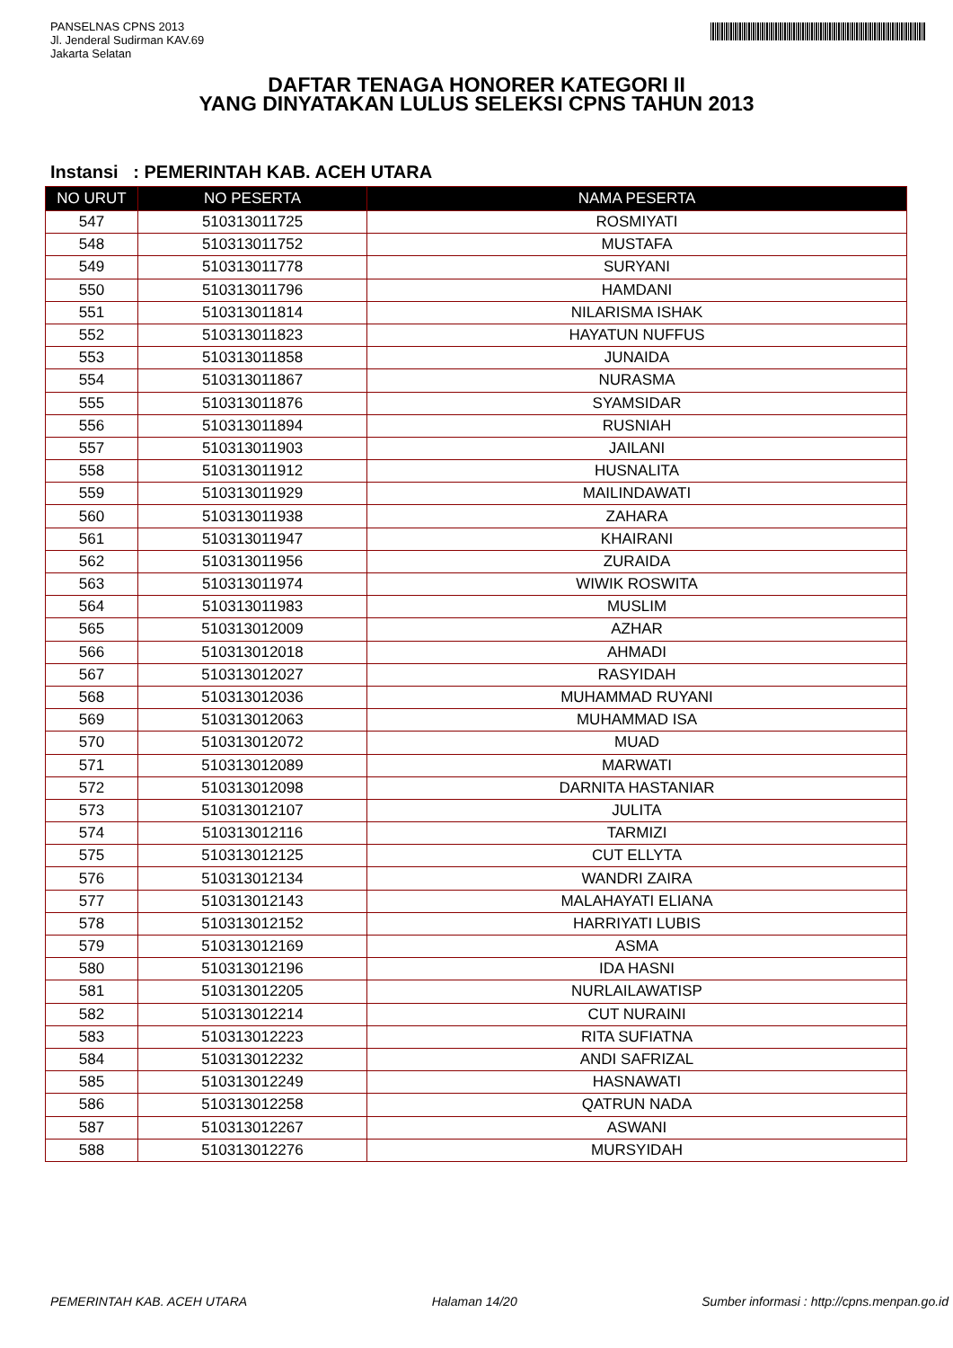PANSELNAS CPNS 2013
Jl. Jenderal Sudirman KAV.69
Jakarta Selatan
DAFTAR TENAGA HONORER KATEGORI II
YANG DINYATAKAN LULUS SELEKSI CPNS TAHUN 2013
Instansi : PEMERINTAH KAB. ACEH UTARA
| NO URUT | NO PESERTA | NAMA PESERTA |
| --- | --- | --- |
| 547 | 510313011725 | ROSMIYATI |
| 548 | 510313011752 | MUSTAFA |
| 549 | 510313011778 | SURYANI |
| 550 | 510313011796 | HAMDANI |
| 551 | 510313011814 | NILARISMA ISHAK |
| 552 | 510313011823 | HAYATUN NUFFUS |
| 553 | 510313011858 | JUNAIDA |
| 554 | 510313011867 | NURASMA |
| 555 | 510313011876 | SYAMSIDAR |
| 556 | 510313011894 | RUSNIAH |
| 557 | 510313011903 | JAILANI |
| 558 | 510313011912 | HUSNALITA |
| 559 | 510313011929 | MAILINDAWATI |
| 560 | 510313011938 | ZAHARA |
| 561 | 510313011947 | KHAIRANI |
| 562 | 510313011956 | ZURAIDA |
| 563 | 510313011974 | WIWIK ROSWITA |
| 564 | 510313011983 | MUSLIM |
| 565 | 510313012009 | AZHAR |
| 566 | 510313012018 | AHMADI |
| 567 | 510313012027 | RASYIDAH |
| 568 | 510313012036 | MUHAMMAD RUYANI |
| 569 | 510313012063 | MUHAMMAD ISA |
| 570 | 510313012072 | MUAD |
| 571 | 510313012089 | MARWATI |
| 572 | 510313012098 | DARNITA HASTANIAR |
| 573 | 510313012107 | JULITA |
| 574 | 510313012116 | TARMIZI |
| 575 | 510313012125 | CUT ELLYTA |
| 576 | 510313012134 | WANDRI ZAIRA |
| 577 | 510313012143 | MALAHAYATI ELIANA |
| 578 | 510313012152 | HARRIYATI LUBIS |
| 579 | 510313012169 | ASMA |
| 580 | 510313012196 | IDA HASNI |
| 581 | 510313012205 | NURLAILAWATISP |
| 582 | 510313012214 | CUT NURAINI |
| 583 | 510313012223 | RITA SUFIATNA |
| 584 | 510313012232 | ANDI SAFRIZAL |
| 585 | 510313012249 | HASNAWATI |
| 586 | 510313012258 | QATRUN NADA |
| 587 | 510313012267 | ASWANI |
| 588 | 510313012276 | MURSYIDAH |
PEMERINTAH KAB. ACEH UTARA Halaman 14/20 Sumber informasi : http://cpns.menpan.go.id